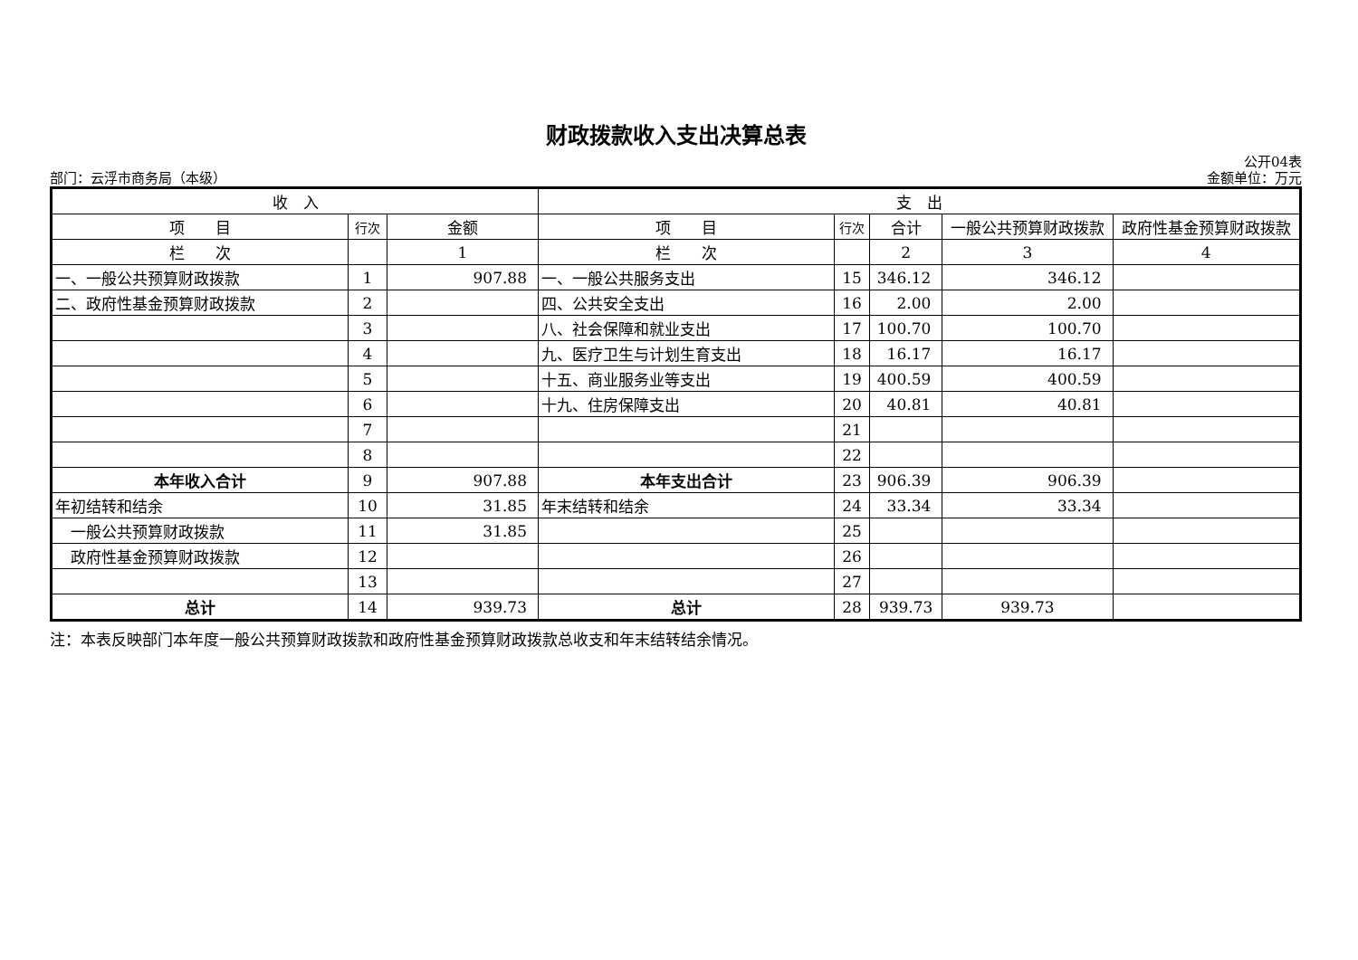财政拨款收入支出决算总表
公开04表
部门：云浮市商务局（本级） 金额单位：万元
| 收 入 | | | 支 出 | | | | |
| --- | --- | --- | --- | --- | --- | --- | --- |
| 项 目 | 行次 | 金额 | 项 目 | 行次 | 合计 | 一般公共预算财政拨款 | 政府性基金预算财政拨款 |
| 栏 次 | | 1 | 栏 次 | | 2 | 3 | 4 |
| 一、一般公共预算财政拨款 | 1 | 907.88 | 一、一般公共服务支出 | 15 | 346.12 | 346.12 | |
| 二、政府性基金预算财政拨款 | 2 | | 四、公共安全支出 | 16 | 2.00 | 2.00 | |
| | 3 | | 八、社会保障和就业支出 | 17 | 100.70 | 100.70 | |
| | 4 | | 九、医疗卫生与计划生育支出 | 18 | 16.17 | 16.17 | |
| | 5 | | 十五、商业服务业等支出 | 19 | 400.59 | 400.59 | |
| | 6 | | 十九、住房保障支出 | 20 | 40.81 | 40.81 | |
| | 7 | | | 21 | | | |
| | 8 | | | 22 | | | |
| 本年收入合计 | 9 | 907.88 | 本年支出合计 | 23 | 906.39 | 906.39 | |
| 年初结转和结余 | 10 | 31.85 | 年末结转和结余 | 24 | 33.34 | 33.34 | |
| 一般公共预算财政拨款 | 11 | 31.85 | | 25 | | | |
| 政府性基金预算财政拨款 | 12 | | | 26 | | | |
| | 13 | | | 27 | | | |
| 总计 | 14 | 939.73 | 总计 | 28 | 939.73 | 939.73 | |
注：本表反映部门本年度一般公共预算财政拨款和政府性基金预算财政拨款总收支和年末结转结余情况。